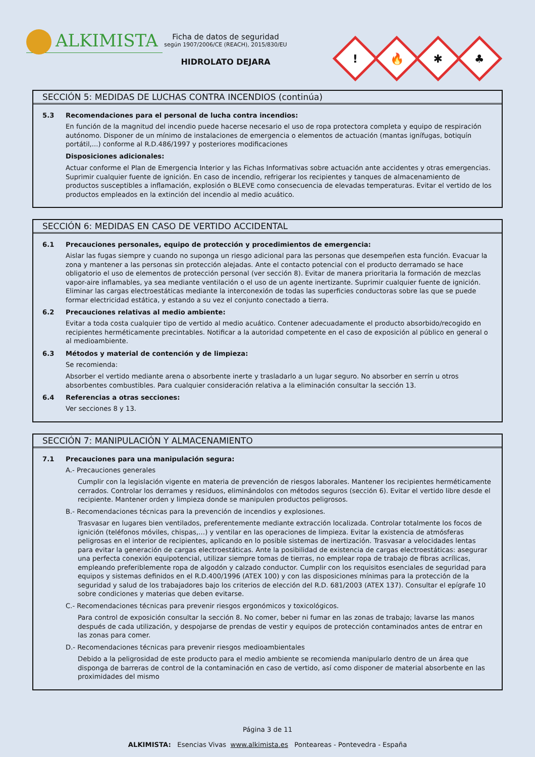ALKIMISTA
Ficha de datos de seguridad
según 1907/2006/CE (REACH), 2015/830/EU
HIDROLATO DEJARA
!
🔥
✱
♣
SECCIÓN 5: MEDIDAS DE LUCHAS CONTRA INCENDIOS (continúa)
5.3 Recomendaciones para el personal de lucha contra incendios:
En función de la magnitud del incendio puede hacerse necesario el uso de ropa protectora completa y equipo de respiración autónomo. Disponer de un mínimo de instalaciones de emergencia o elementos de actuación (mantas ignífugas, botiquín portátil,...) conforme al R.D.486/1997 y posteriores modificaciones
Disposiciones adicionales:
Actuar conforme el Plan de Emergencia Interior y las Fichas Informativas sobre actuación ante accidentes y otras emergencias. Suprimir cualquier fuente de ignición. En caso de incendio, refrigerar los recipientes y tanques de almacenamiento de productos susceptibles a inflamación, explosión o BLEVE como consecuencia de elevadas temperaturas. Evitar el vertido de los productos empleados en la extinción del incendio al medio acuático.
SECCIÓN 6: MEDIDAS EN CASO DE VERTIDO ACCIDENTAL
6.1 Precauciones personales, equipo de protección y procedimientos de emergencia:
Aislar las fugas siempre y cuando no suponga un riesgo adicional para las personas que desempeñen esta función. Evacuar la zona y mantener a las personas sin protección alejadas. Ante el contacto potencial con el producto derramado se hace obligatorio el uso de elementos de protección personal (ver sección 8). Evitar de manera prioritaria la formación de mezclas vapor-aire inflamables, ya sea mediante ventilación o el uso de un agente inertizante. Suprimir cualquier fuente de ignición. Eliminar las cargas electroestáticas mediante la interconexión de todas las superficies conductoras sobre las que se puede formar electricidad estática, y estando a su vez el conjunto conectado a tierra.
6.2 Precauciones relativas al medio ambiente:
Evitar a toda costa cualquier tipo de vertido al medio acuático. Contener adecuadamente el producto absorbido/recogido en recipientes herméticamente precintables. Notificar a la autoridad competente en el caso de exposición al público en general o al medioambiente.
6.3 Métodos y material de contención y de limpieza:
Se recomienda:
Absorber el vertido mediante arena o absorbente inerte y trasladarlo a un lugar seguro. No absorber en serrín u otros absorbentes combustibles. Para cualquier consideración relativa a la eliminación consultar la sección 13.
6.4 Referencias a otras secciones:
Ver secciones 8 y 13.
SECCIÓN 7: MANIPULACIÓN Y ALMACENAMIENTO
7.1 Precauciones para una manipulación segura:
A.- Precauciones generales
Cumplir con la legislación vigente en materia de prevención de riesgos laborales. Mantener los recipientes herméticamente cerrados. Controlar los derrames y residuos, eliminándolos con métodos seguros (sección 6). Evitar el vertido libre desde el recipiente. Mantener orden y limpieza donde se manipulen productos peligrosos.
B.- Recomendaciones técnicas para la prevención de incendios y explosiones.
Trasvasar en lugares bien ventilados, preferentemente mediante extracción localizada. Controlar totalmente los focos de ignición (teléfonos móviles, chispas,…) y ventilar en las operaciones de limpieza. Evitar la existencia de atmósferas peligrosas en el interior de recipientes, aplicando en lo posible sistemas de inertización. Trasvasar a velocidades lentas para evitar la generación de cargas electroestáticas. Ante la posibilidad de existencia de cargas electroestáticas: asegurar una perfecta conexión equipotencial, utilizar siempre tomas de tierras, no emplear ropa de trabajo de fibras acrílicas, empleando preferiblemente ropa de algodón y calzado conductor. Cumplir con los requisitos esenciales de seguridad para equipos y sistemas definidos en el R.D.400/1996 (ATEX 100) y con las disposiciones mínimas para la protección de la seguridad y salud de los trabajadores bajo los criterios de elección del R.D. 681/2003 (ATEX 137). Consultar el epígrafe 10 sobre condiciones y materias que deben evitarse.
C.- Recomendaciones técnicas para prevenir riesgos ergonómicos y toxicológicos.
Para control de exposición consultar la sección 8. No comer, beber ni fumar en las zonas de trabajo; lavarse las manos después de cada utilización, y despojarse de prendas de vestir y equipos de protección contaminados antes de entrar en las zonas para comer.
D.- Recomendaciones técnicas para prevenir riesgos medioambientales
Debido a la peligrosidad de este producto para el medio ambiente se recomienda manipularlo dentro de un área que disponga de barreras de control de la contaminación en caso de vertido, así como disponer de material absorbente en las proximidades del mismo
Página 3 de 11
ALKIMISTA: Esencias Vivas www.alkimista.es Ponteareas - Pontevedra - España